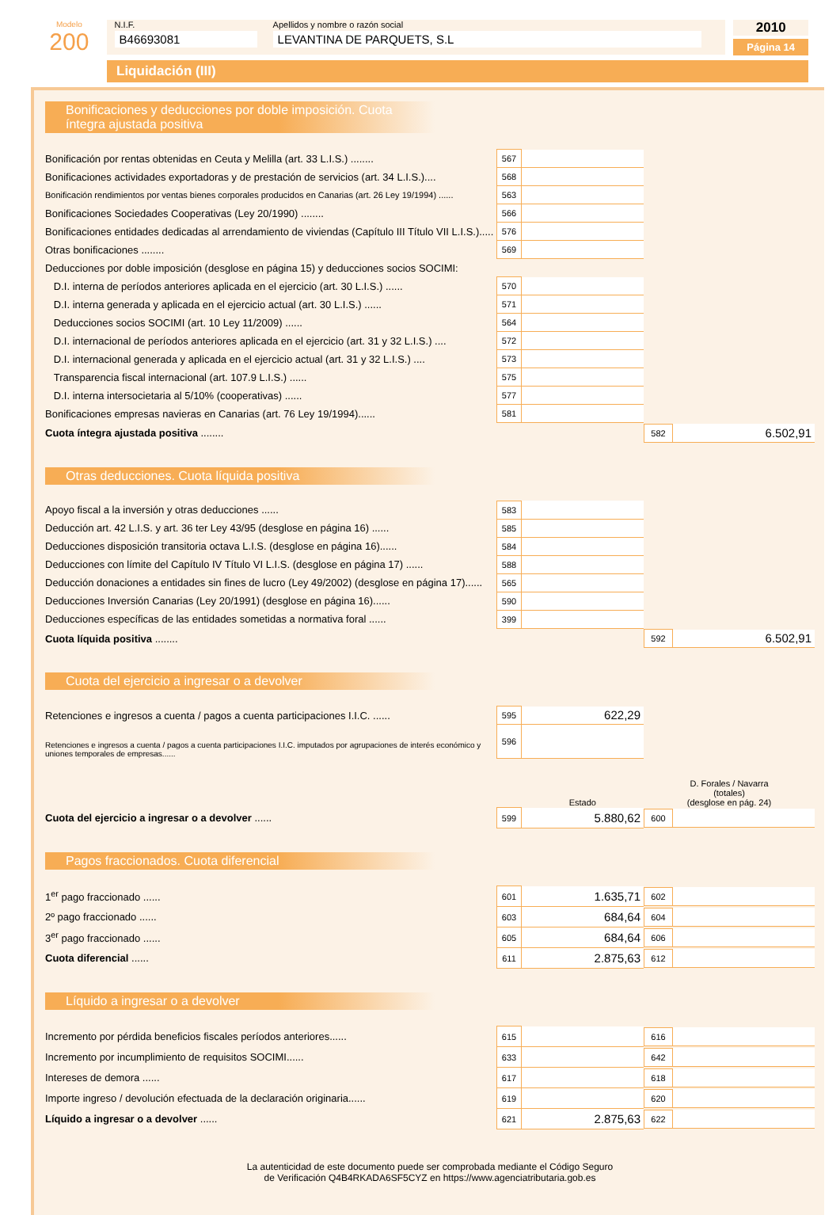Modelo
200
N.I.F.
B46693081
Apellidos y nombre o razón social
LEVANTINA DE PARQUETS, S.L
2010
Página 14
Liquidación (III)
Bonificaciones y deducciones por doble imposición. Cuota íntegra ajustada positiva
| Bonificación por rentas obtenidas en Ceuta y Melilla (art. 33 L.I.S.) ........ | 567 | | |
| Bonificaciones actividades exportadoras y de prestación de servicios (art. 34 L.I.S.).... | 568 | | |
| Bonificación rendimientos por ventas bienes corporales producidos en Canarias (art. 26 Ley 19/1994) ...... | 563 | | |
| Bonificaciones Sociedades Cooperativas (Ley 20/1990) ........ | 566 | | |
| Bonificaciones entidades dedicadas al arrendamiento de viviendas (Capítulo III Título VII L.I.S.)..... | 576 | | |
| Otras bonificaciones ........ | 569 | | |
| Deducciones por doble imposición (desglose en página 15) y deducciones socios SOCIMI: | | | |
| D.I. interna de períodos anteriores aplicada en el ejercicio (art. 30 L.I.S.) ...... | 570 | | |
| D.I. interna generada y aplicada en el ejercicio actual (art. 30 L.I.S.) ...... | 571 | | |
| Deducciones socios SOCIMI (art. 10 Ley 11/2009) ...... | 564 | | |
| D.I. internacional de períodos anteriores aplicada en el ejercicio (art. 31 y 32 L.I.S.) .... | 572 | | |
| D.I. internacional generada y aplicada en el ejercicio actual (art. 31 y 32 L.I.S.) .... | 573 | | |
| Transparencia fiscal internacional (art. 107.9 L.I.S.) ...... | 575 | | |
| D.I. interna intersocietaria al 5/10% (cooperativas) ...... | 577 | | |
| Bonificaciones empresas navieras en Canarias (art. 76 Ley 19/1994)...... | 581 | | |
| Cuota íntegra ajustada positiva ........ | | | / 582 / 6.502,91 / |
Otras deducciones. Cuota líquida positiva
| Apoyo fiscal a la inversión y otras deducciones ...... | 583 | | |
| Deducción art. 42 L.I.S. y art. 36 ter Ley 43/95 (desglose en página 16) ...... | 585 | | |
| Deducciones disposición transitoria octava L.I.S. (desglose en página 16)...... | 584 | | |
| Deducciones con límite del Capítulo IV Título VI L.I.S. (desglose en página 17) ...... | 588 | | |
| Deducción donaciones a entidades sin fines de lucro (Ley 49/2002) (desglose en página 17)...... | 565 | | |
| Deducciones Inversión Canarias (Ley 20/1991) (desglose en página 16)...... | 590 | | |
| Deducciones específicas de las entidades sometidas a normativa foral ...... | 399 | | |
| Cuota líquida positiva ........ | | | / 592 / 6.502,91 / |
Cuota del ejercicio a ingresar o a devolver
| Retenciones e ingresos a cuenta / pagos a cuenta participaciones I.I.C. ...... | 595 | 622,29 | |
| Retenciones e ingresos a cuenta / pagos a cuenta participaciones I.I.C. imputados por agrupaciones de interés económico y uniones temporales de empresas...... | 596 | | |
| | | Estado | D. Forales / Navarra (totales) (desglose en pág. 24) |
| Cuota del ejercicio a ingresar o a devolver ...... | 599 | 5.880,62 | / 600 / / |
Pagos fraccionados. Cuota diferencial
| 1<sup>er</sup> pago fraccionado ...... | 601 | 1.635,71 | / 602 / / |
| 2º pago fraccionado ...... | 603 | 684,64 | / 604 / / |
| 3<sup>er</sup> pago fraccionado ...... | 605 | 684,64 | / 606 / / |
| Cuota diferencial ...... | 611 | 2.875,63 | / 612 / / |
Líquido a ingresar o a devolver
| Incremento por pérdida beneficios fiscales períodos anteriores...... | 615 | | / 616 / / |
| Incremento por incumplimiento de requisitos SOCIMI...... | 633 | | / 642 / / |
| Intereses de demora ...... | 617 | | / 618 / / |
| Importe ingreso / devolución efectuada de la declaración originaria...... | 619 | | / 620 / / |
| Líquido a ingresar o a devolver ...... | 621 | 2.875,63 | / 622 / / |
La autenticidad de este documento puede ser comprobada mediante el Código Seguro
de Verificación Q4B4RKADA6SF5CYZ en https://www.agenciatributaria.gob.es